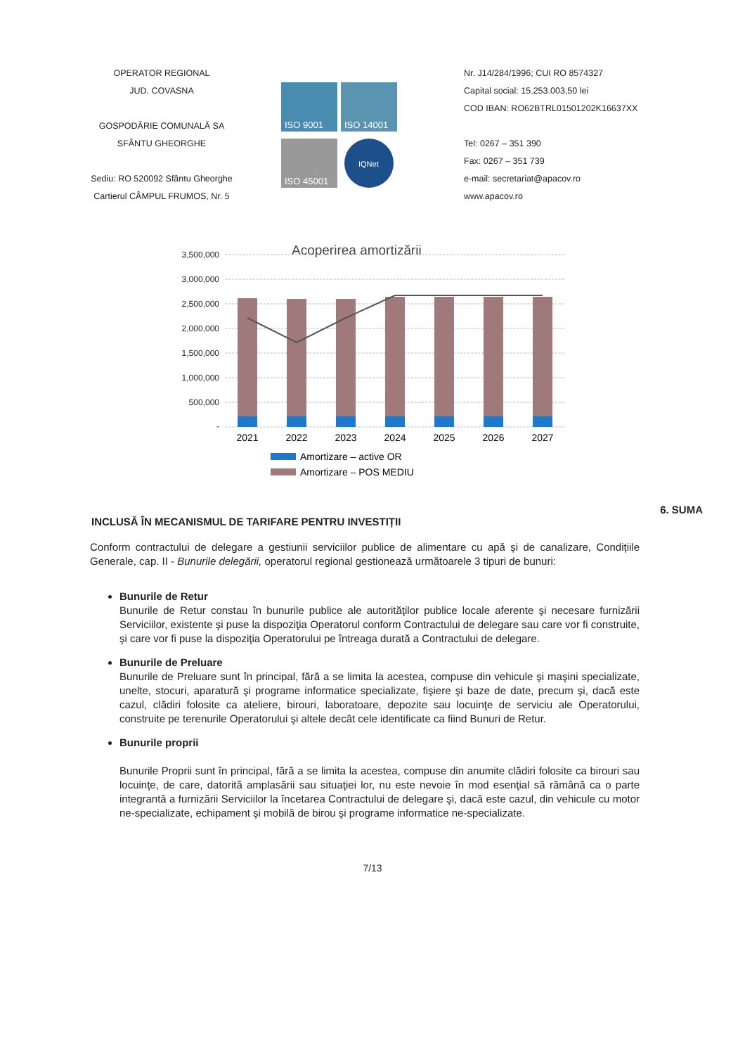OPERATOR REGIONAL
JUD. COVASNA
GOSPODĂRIE COMUNALĂ SA
SFÂNTU GHEORGHE
Sediu: RO 520092 Sfântu Gheorghe
Cartierul CÂMPUL FRUMOS, Nr. 5
ISO 9001
ISO 14001
ISO 45001
IQNet
Nr. J14/284/1996; CUI RO 8574327
Capital social: 15.253.003,50 lei
COD IBAN: RO62BTRL01501202K16637XX
Tel: 0267 – 351 390
Fax: 0267 – 351 739
e-mail: secretariat@apacov.ro
www.apacov.ro
Acoperirea amortizării
3,500,000
3,000,000
2,500,000
2,000,000
1,500,000
1,000,000
500,000
-
2021
2022
2023
2024
2025
2026
2027
Amortizare – active OR
Amortizare – POS MEDIU
6. SUMA
INCLUSĂ ÎN MECANISMUL DE TARIFARE PENTRU INVESTIȚII
Conform contractului de delegare a gestiunii serviciilor publice de alimentare cu apă și de canalizare, Condițiile Generale, cap. II - Bunurile delegării, operatorul regional gestionează următoarele 3 tipuri de bunuri:
Bunurile de Retur
Bunurile de Retur constau în bunurile publice ale autorităţilor publice locale aferente şi necesare furnizării Serviciilor, existente şi puse la dispoziţia Operatorul conform Contractului de delegare sau care vor fi construite, şi care vor fi puse la dispoziţia Operatorului pe întreaga durată a Contractului de delegare.
Bunurile de Preluare
Bunurile de Preluare sunt în principal, fără a se limita la acestea, compuse din vehicule şi maşini specializate, unelte, stocuri, aparatură şi programe informatice specializate, fişiere şi baze de date, precum şi, dacă este cazul, clădiri folosite ca ateliere, birouri, laboratoare, depozite sau locuinţe de serviciu ale Operatorului, construite pe terenurile Operatorului şi altele decât cele identificate ca fiind Bunuri de Retur.
Bunurile proprii
Bunurile Proprii sunt în principal, fără a se limita la acestea, compuse din anumite clădiri folosite ca birouri sau locuinţe, de care, datorită amplasării sau situaţiei lor, nu este nevoie în mod esenţial să rămână ca o parte integrantă a furnizării Serviciilor la încetarea Contractului de delegare şi, dacă este cazul, din vehicule cu motor ne-specializate, echipament şi mobilă de birou şi programe informatice ne-specializate.
7/13